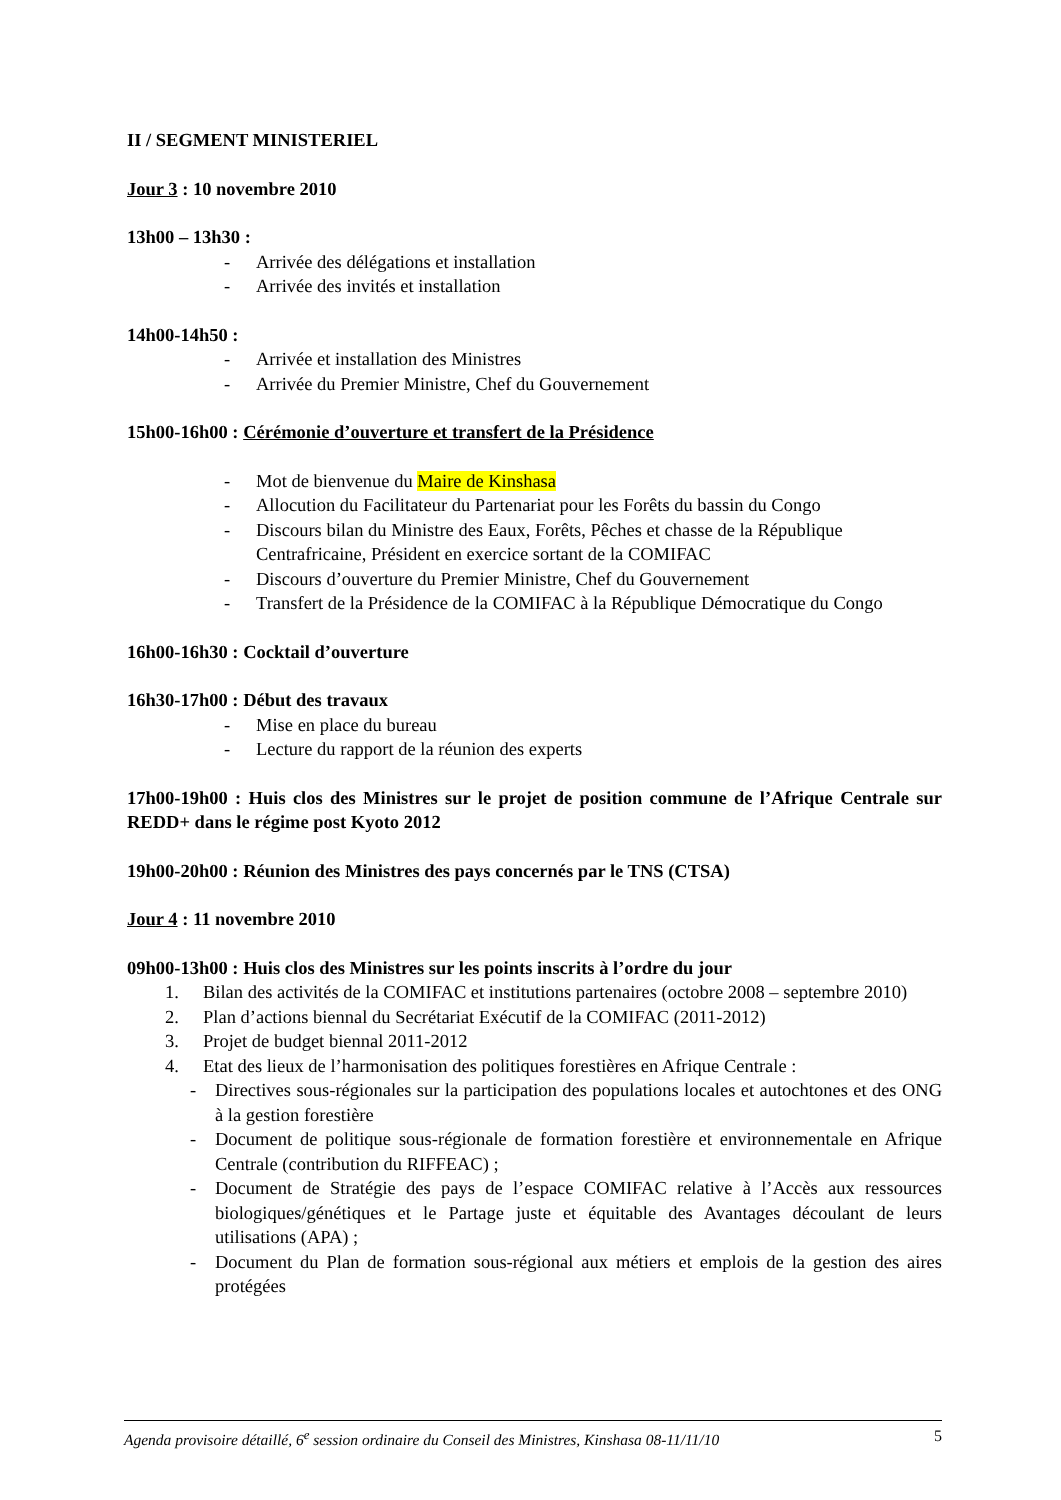II / SEGMENT MINISTERIEL
Jour 3 : 10 novembre 2010
13h00 – 13h30 :
- Arrivée des délégations et installation
- Arrivée des invités et installation
14h00-14h50 :
- Arrivée et installation des Ministres
- Arrivée du Premier Ministre, Chef du Gouvernement
15h00-16h00 : Cérémonie d’ouverture et transfert de la Présidence
- Mot de bienvenue du Maire de Kinshasa
- Allocution du Facilitateur du Partenariat pour les Forêts du bassin du Congo
- Discours bilan du Ministre des Eaux, Forêts, Pêches et chasse de la République Centrafricaine, Président en exercice sortant de la COMIFAC
- Discours d’ouverture du Premier Ministre, Chef du Gouvernement
- Transfert de la Présidence de la COMIFAC à la République Démocratique du Congo
16h00-16h30 : Cocktail d’ouverture
16h30-17h00 : Début des travaux
- Mise en place du bureau
- Lecture du rapport de la réunion des experts
17h00-19h00 : Huis clos des Ministres sur le projet de position commune de l’Afrique Centrale sur REDD+ dans le régime post Kyoto 2012
19h00-20h00 : Réunion des Ministres des pays concernés par le TNS (CTSA)
Jour 4 : 11 novembre 2010
09h00-13h00 : Huis clos des Ministres sur les points inscrits à l’ordre du jour
1. Bilan des activités de la COMIFAC et institutions partenaires (octobre 2008 – septembre 2010)
2. Plan d’actions biennal du Secrétariat Exécutif de la COMIFAC (2011-2012)
3. Projet de budget biennal 2011-2012
4. Etat des lieux de l’harmonisation des politiques forestières en Afrique Centrale :
- Directives sous-régionales sur la participation des populations locales et autochtones et des ONG à la gestion forestière
- Document de politique sous-régionale de formation forestière et environnementale en Afrique Centrale (contribution du RIFFEAC) ;
- Document de Stratégie des pays de l’espace COMIFAC relative à l’Accès aux ressources biologiques/génétiques et le Partage juste et équitable des Avantages découlant de leurs utilisations (APA) ;
- Document du Plan de formation sous-régional aux métiers et emplois de la gestion des aires protégées
Agenda provisoire détaillé, 6<sup>e</sup> session ordinaire du Conseil des Ministres, Kinshasa 08-11/11/10 5